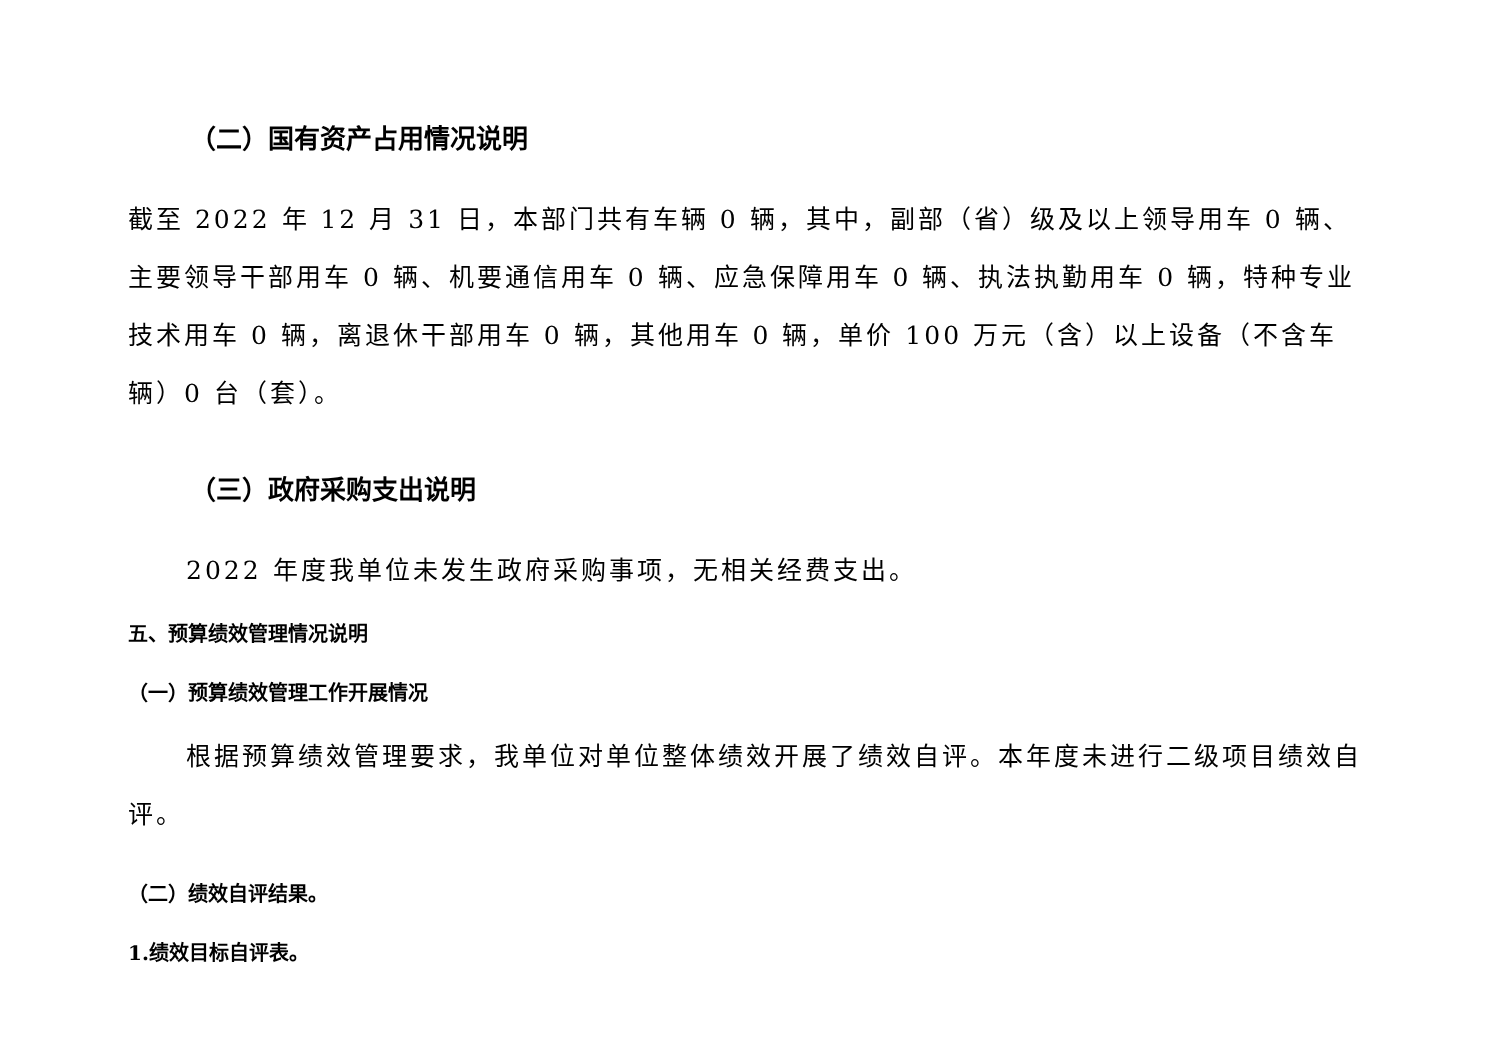（二）国有资产占用情况说明
截至 2022 年 12 月 31 日，本部门共有车辆 0 辆，其中，副部（省）级及以上领导用车 0 辆、主要领导干部用车 0 辆、机要通信用车 0 辆、应急保障用车 0 辆、执法执勤用车 0 辆，特种专业技术用车 0 辆，离退休干部用车 0 辆，其他用车 0 辆，单价 100 万元（含）以上设备（不含车辆）0 台（套）。
（三）政府采购支出说明
2022 年度我单位未发生政府采购事项，无相关经费支出。
五、预算绩效管理情况说明
（一）预算绩效管理工作开展情况
根据预算绩效管理要求，我单位对单位整体绩效开展了绩效自评。本年度未进行二级项目绩效自评。
（二）绩效自评结果。
1.绩效目标自评表。